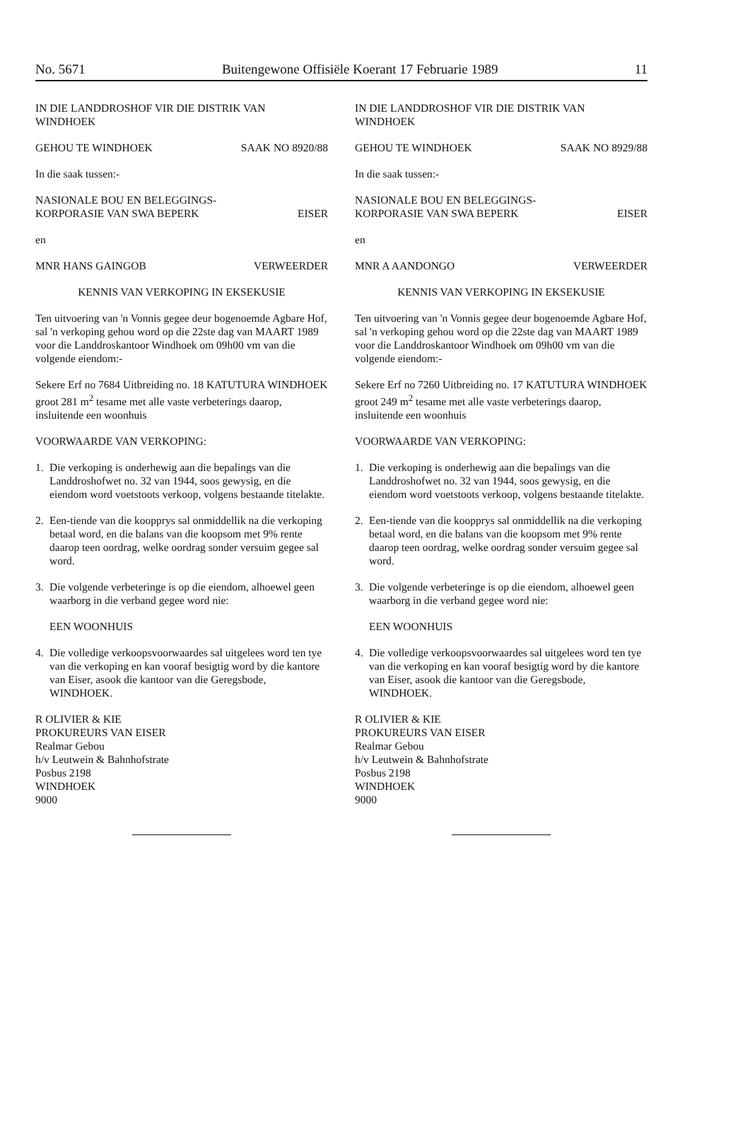No. 5671 Buitengewone Offisiële Koerant 17 Februarie 1989 11
IN DIE LANDDROSHOF VIR DIE DISTRIK VAN WINDHOEK
GEHOU TE WINDHOEK SAAK NO 8920/88
In die saak tussen:-
NASIONALE BOU EN BELEGGINGS-
KORPORASIE VAN SWA BEPERK
EISER
en
MNR HANS GAINGOB VERWEERDER
KENNIS VAN VERKOPING IN EKSEKUSIE
Ten uitvoering van 'n Vonnis gegee deur bogenoemde Agbare Hof, sal 'n verkoping gehou word op die 22ste dag van MAART 1989 voor die Landdroskantoor Windhoek om 09h00 vm van die volgende eiendom:-
Sekere Erf no 7684 Uitbreiding no. 18 KATUTURA WINDHOEK groot 281 m<sup>2</sup> tesame met alle vaste verbeterings daarop, insluitende een woonhuis
VOORWAARDE VAN VERKOPING:
1. Die verkoping is onderhewig aan die bepalings van die Landdroshofwet no. 32 van 1944, soos gewysig, en die eiendom word voetstoots verkoop, volgens bestaande titelakte.
2. Een-tiende van die koopprys sal onmiddellik na die verkoping betaal word, en die balans van die koopsom met 9% rente daarop teen oordrag, welke oordrag sonder versuim gegee sal word.
3. Die volgende verbeteringe is op die eiendom, alhoewel geen waarborg in die verband gegee word nie:
EEN WOONHUIS
4. Die volledige verkoopsvoorwaardes sal uitgelees word ten tye van die verkoping en kan vooraf besigtig word by die kantore van Eiser, asook die kantoor van die Geregsbode, WINDHOEK.
R OLIVIER & KIE
PROKUREURS VAN EISER
Realmar Gebou
h/v Leutwein & Bahnhofstrate
Posbus 2198
WINDHOEK
9000
IN DIE LANDDROSHOF VIR DIE DISTRIK VAN WINDHOEK
GEHOU TE WINDHOEK SAAK NO 8929/88
In die saak tussen:-
NASIONALE BOU EN BELEGGINGS-
KORPORASIE VAN SWA BEPERK
EISER
en
MNR A AANDONGO VERWEERDER
KENNIS VAN VERKOPING IN EKSEKUSIE
Ten uitvoering van 'n Vonnis gegee deur bogenoemde Agbare Hof, sal 'n verkoping gehou word op die 22ste dag van MAART 1989 voor die Landdroskantoor Windhoek om 09h00 vm van die volgende eiendom:-
Sekere Erf no 7260 Uitbreiding no. 17 KATUTURA WINDHOEK groot 249 m<sup>2</sup> tesame met alle vaste verbeterings daarop, insluitende een woonhuis
VOORWAARDE VAN VERKOPING:
1. Die verkoping is onderhewig aan die bepalings van die Landdroshofwet no. 32 van 1944, soos gewysig, en die eiendom word voetstoots verkoop, volgens bestaande titelakte.
2. Een-tiende van die koopprys sal onmiddellik na die verkoping betaal word, en die balans van die koopsom met 9% rente daarop teen oordrag, welke oordrag sonder versuim gegee sal word.
3. Die volgende verbeteringe is op die eiendom, alhoewel geen waarborg in die verband gegee word nie:
EEN WOONHUIS
4. Die volledige verkoopsvoorwaardes sal uitgelees word ten tye van die verkoping en kan vooraf besigtig word by die kantore van Eiser, asook die kantoor van die Geregsbode, WINDHOEK.
R OLIVIER & KIE
PROKUREURS VAN EISER
Realmar Gebou
h/v Leutwein & Bahnhofstrate
Posbus 2198
WINDHOEK
9000